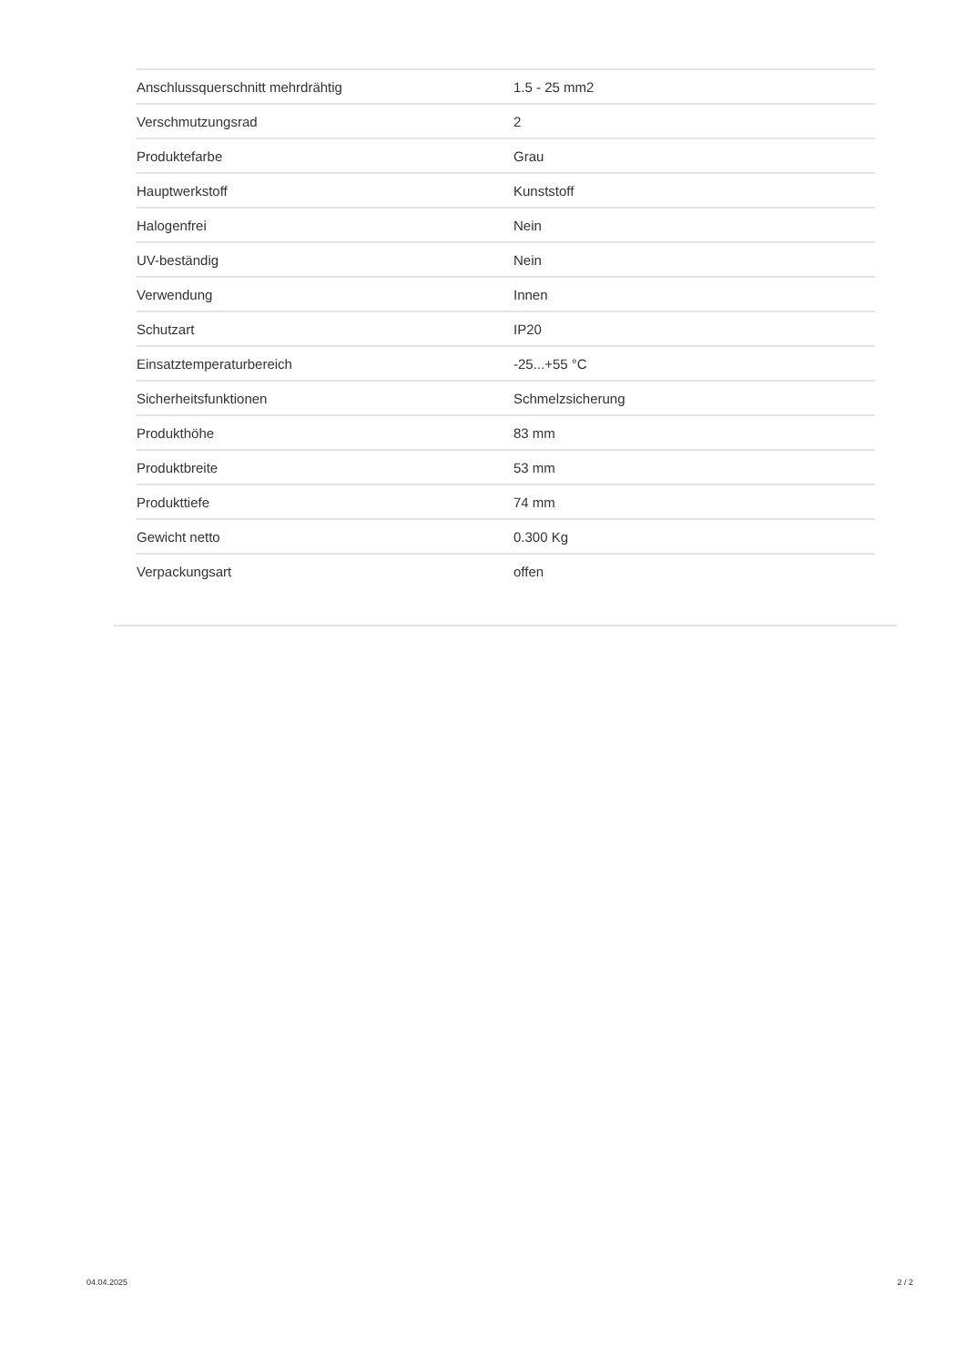| Anschlussquerschnitt mehrdrähtig | 1.5 - 25 mm2 |
| Verschmutzungsrad | 2 |
| Produktefarbe | Grau |
| Hauptwerkstoff | Kunststoff |
| Halogenfrei | Nein |
| UV-beständig | Nein |
| Verwendung | Innen |
| Schutzart | IP20 |
| Einsatztemperaturbereich | -25...+55 °C |
| Sicherheitsfunktionen | Schmelzsicherung |
| Produkthöhe | 83 mm |
| Produktbreite | 53 mm |
| Produkttiefe | 74 mm |
| Gewicht netto | 0.300 Kg |
| Verpackungsart | offen |
04.04.2025 2 / 2